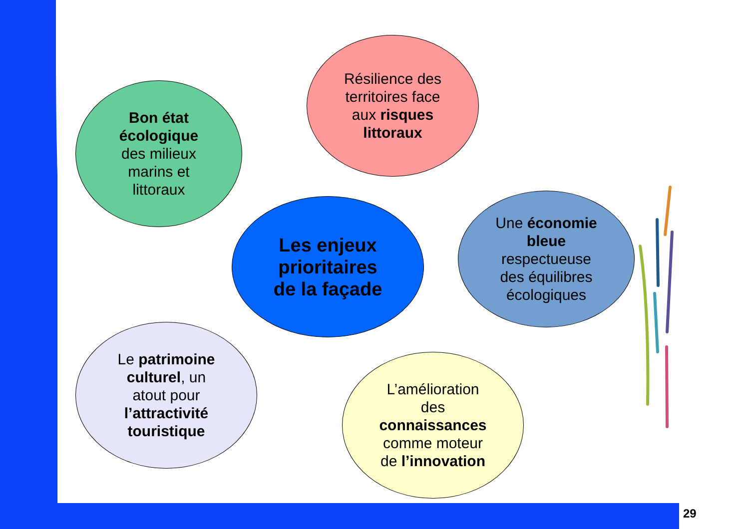Résilience des
territoires face
aux risques
littoraux
Bon état
écologique
des milieux
marins et
littoraux
Les enjeux
prioritaires
de la façade
Une économie
bleue
respectueuse
des équilibres
écologiques
Le patrimoine
culturel, un
atout pour
l’attractivité
touristique
L’amélioration
des
connaissances
comme moteur
de l’innovation
29